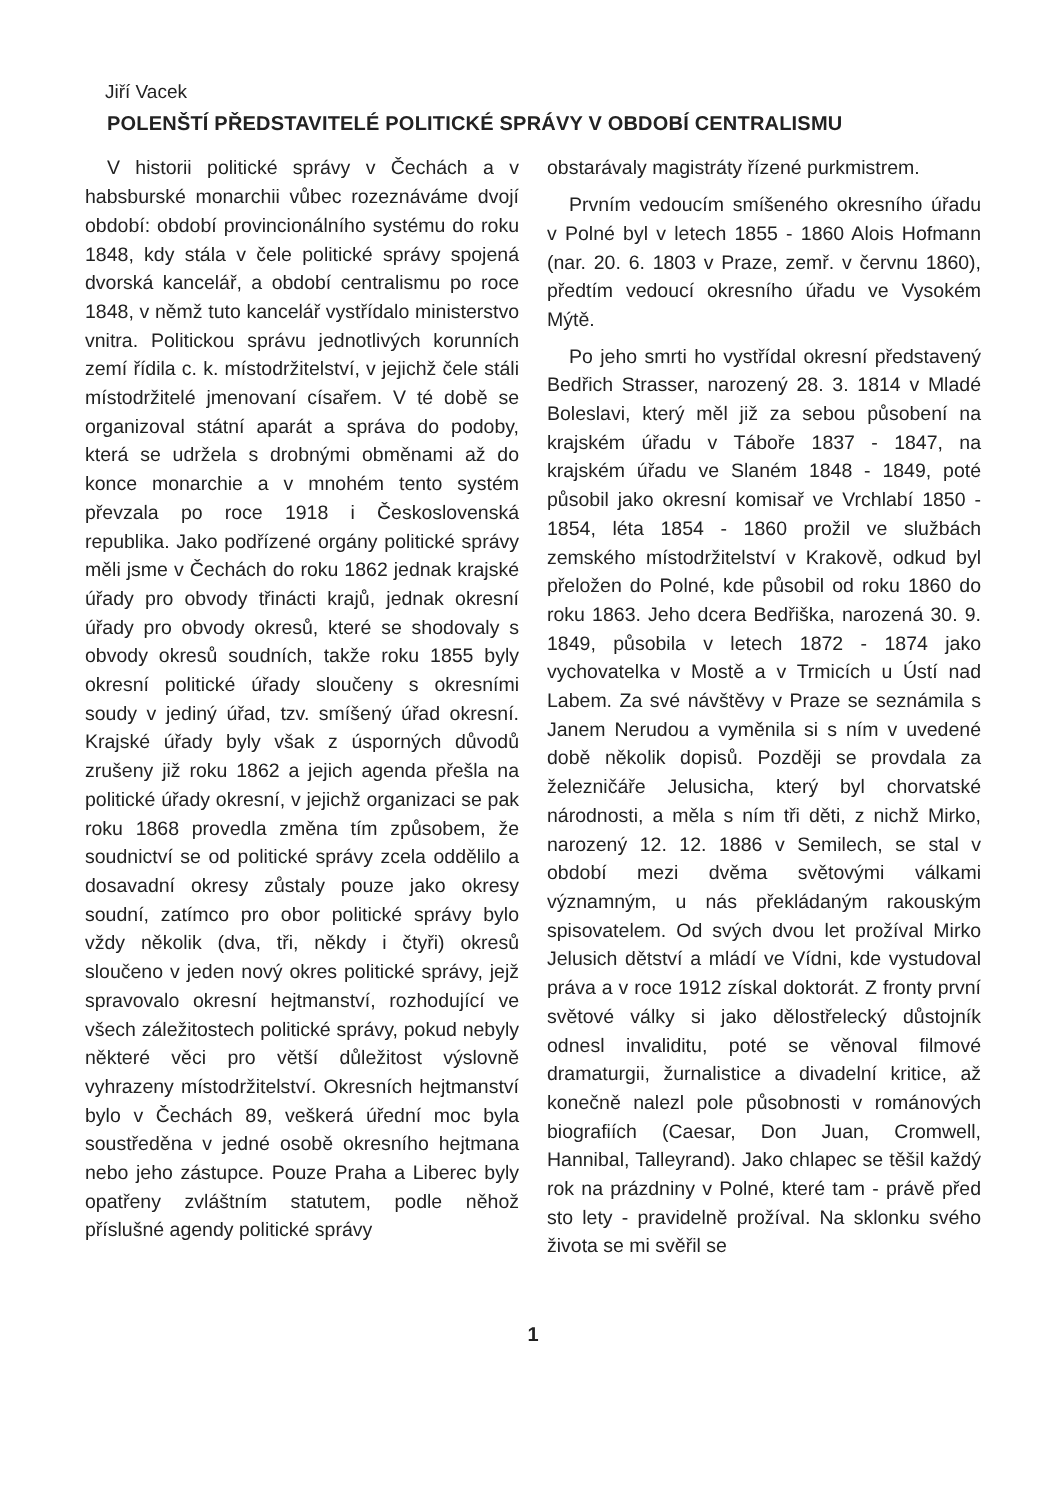Jiří Vacek
POLENŠTÍ PŘEDSTAVITELÉ POLITICKÉ SPRÁVY V OBDOBÍ CENTRALISMU
V historii politické správy v Čechách a v habsburské monarchii vůbec rozeznáváme dvojí období: období provincionálního systému do roku 1848, kdy stála v čele politické správy spojená dvorská kancelář, a období centralismu po roce 1848, v němž tuto kancelář vystřídalo ministerstvo vnitra. Politickou správu jednotlivých korunních zemí řídila c. k. místodržitelství, v jejichž čele stáli místodržitelé jmenovaní císařem. V té době se organizoval státní aparát a správa do podoby, která se udržela s drobnými obměnami až do konce monarchie a v mnohém tento systém převzala po roce 1918 i Československá republika. Jako podřízené orgány politické správy měli jsme v Čechách do roku 1862 jednak krajské úřady pro obvody třinácti krajů, jednak okresní úřady pro obvody okresů, které se shodovaly s obvody okresů soudních, takže roku 1855 byly okresní politické úřady sloučeny s okresními soudy v jediný úřad, tzv. smíšený úřad okresní. Krajské úřady byly však z úsporných důvodů zrušeny již roku 1862 a jejich agenda přešla na politické úřady okresní, v jejichž organizaci se pak roku 1868 provedla změna tím způsobem, že soudnictví se od politické správy zcela oddělilo a dosavadní okresy zůstaly pouze jako okresy soudní, zatímco pro obor politické správy bylo vždy několik (dva, tři, někdy i čtyři) okresů sloučeno v jeden nový okres politické správy, jejž spravovalo okresní hejtmanství, rozhodující ve všech záležitostech politické správy, pokud nebyly některé věci pro větší důležitost výslovně vyhrazeny místodržitelství. Okresních hejtmanství bylo v Čechách 89, veškerá úřední moc byla soustředěna v jedné osobě okresního hejtmana nebo jeho zástupce. Pouze Praha a Liberec byly opatřeny zvláštním statutem, podle něhož příslušné agendy politické správy
obstarávaly magistráty řízené purkmistrem.
Prvním vedoucím smíšeného okresního úřadu v Polné byl v letech 1855 - 1860 Alois Hofmann (nar. 20. 6. 1803 v Praze, zemř. v červnu 1860), předtím vedoucí okresního úřadu ve Vysokém Mýtě.
Po jeho smrti ho vystřídal okresní představený Bedřich Strasser, narozený 28. 3. 1814 v Mladé Boleslavi, který měl již za sebou působení na krajském úřadu v Táboře 1837 - 1847, na krajském úřadu ve Slaném 1848 - 1849, poté působil jako okresní komisař ve Vrchlabí 1850 - 1854, léta 1854 - 1860 prožil ve službách zemského místodržitelství v Krakově, odkud byl přeložen do Polné, kde působil od roku 1860 do roku 1863. Jeho dcera Bedřiška, narozená 30. 9. 1849, působila v letech 1872 - 1874 jako vychovatelka v Mostě a v Trmicích u Ústí nad Labem. Za své návštěvy v Praze se seznámila s Janem Nerudou a vyměnila si s ním v uvedené době několik dopisů. Později se provdala za železničáře Jelusicha, který byl chorvatské národnosti, a měla s ním tři děti, z nichž Mirko, narozený 12. 12. 1886 v Semilech, se stal v období mezi dvěma světovými válkami významným, u nás překládaným rakouským spisovatelem. Od svých dvou let prožíval Mirko Jelusich dětství a mládí ve Vídni, kde vystudoval práva a v roce 1912 získal doktorát. Z fronty první světové války si jako dělostřelecký důstojník odnesl invaliditu, poté se věnoval filmové dramaturgii, žurnalistice a divadelní kritice, až konečně nalezl pole působnosti v románových biografiích (Caesar, Don Juan, Cromwell, Hannibal, Talleyrand). Jako chlapec se těšil každý rok na prázdniny v Polné, které tam - právě před sto lety - pravidelně prožíval. Na sklonku svého života se mi svěřil se
1